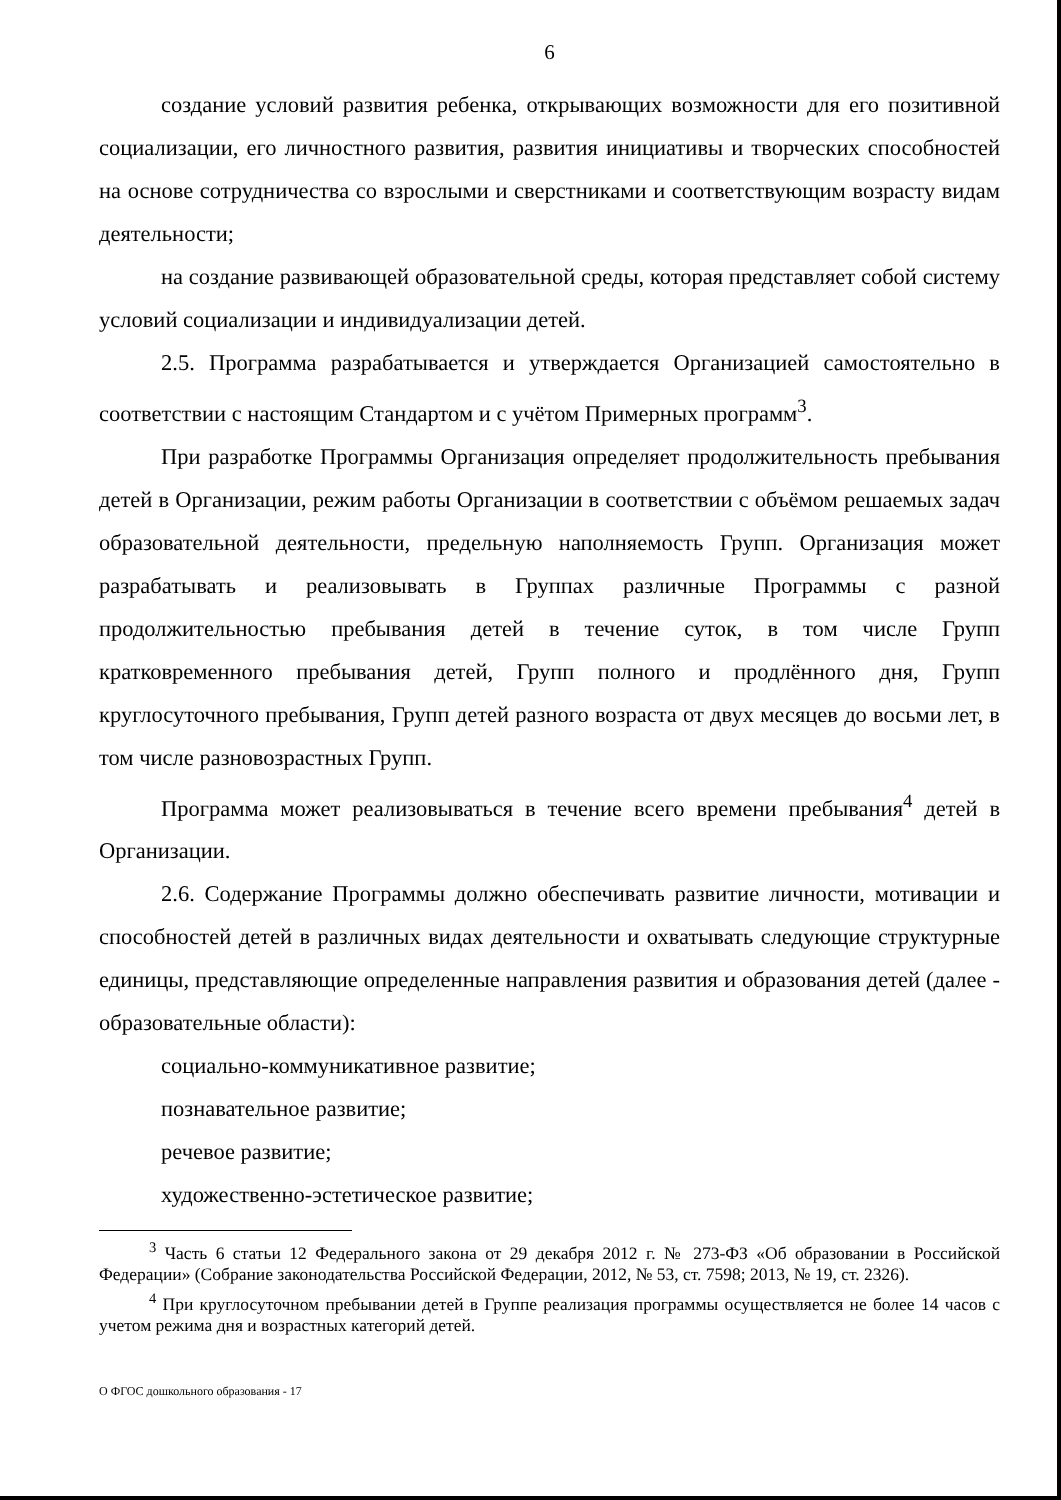6
создание условий развития ребенка, открывающих возможности для его позитивной социализации, его личностного развития, развития инициативы и творческих способностей на основе сотрудничества со взрослыми и сверстниками и соответствующим возрасту видам деятельности;
на создание развивающей образовательной среды, которая представляет собой систему условий социализации и индивидуализации детей.
2.5. Программа разрабатывается и утверждается Организацией самостоятельно в соответствии с настоящим Стандартом и с учётом Примерных программ<sup>3</sup>.
При разработке Программы Организация определяет продолжительность пребывания детей в Организации, режим работы Организации в соответствии с объёмом решаемых задач образовательной деятельности, предельную наполняемость Групп. Организация может разрабатывать и реализовывать в Группах различные Программы с разной продолжительностью пребывания детей в течение суток, в том числе Групп кратковременного пребывания детей, Групп полного и продлённого дня, Групп круглосуточного пребывания, Групп детей разного возраста от двух месяцев до восьми лет, в том числе разновозрастных Групп.
Программа может реализовываться в течение всего времени пребывания<sup>4</sup> детей в Организации.
2.6. Содержание Программы должно обеспечивать развитие личности, мотивации и способностей детей в различных видах деятельности и охватывать следующие структурные единицы, представляющие определенные направления развития и образования детей (далее - образовательные области):
социально-коммуникативное развитие;
познавательное развитие;
речевое развитие;
художественно-эстетическое развитие;
<sup>3</sup> Часть 6 статьи 12 Федерального закона от 29 декабря 2012 г. № 273-ФЗ «Об образовании в Российской Федерации» (Собрание законодательства Российской Федерации, 2012, № 53, ст. 7598; 2013, № 19, ст. 2326).
<sup>4</sup> При круглосуточном пребывании детей в Группе реализация программы осуществляется не более 14 часов с учетом режима дня и возрастных категорий детей.
О ФГОС дошкольного образования - 17